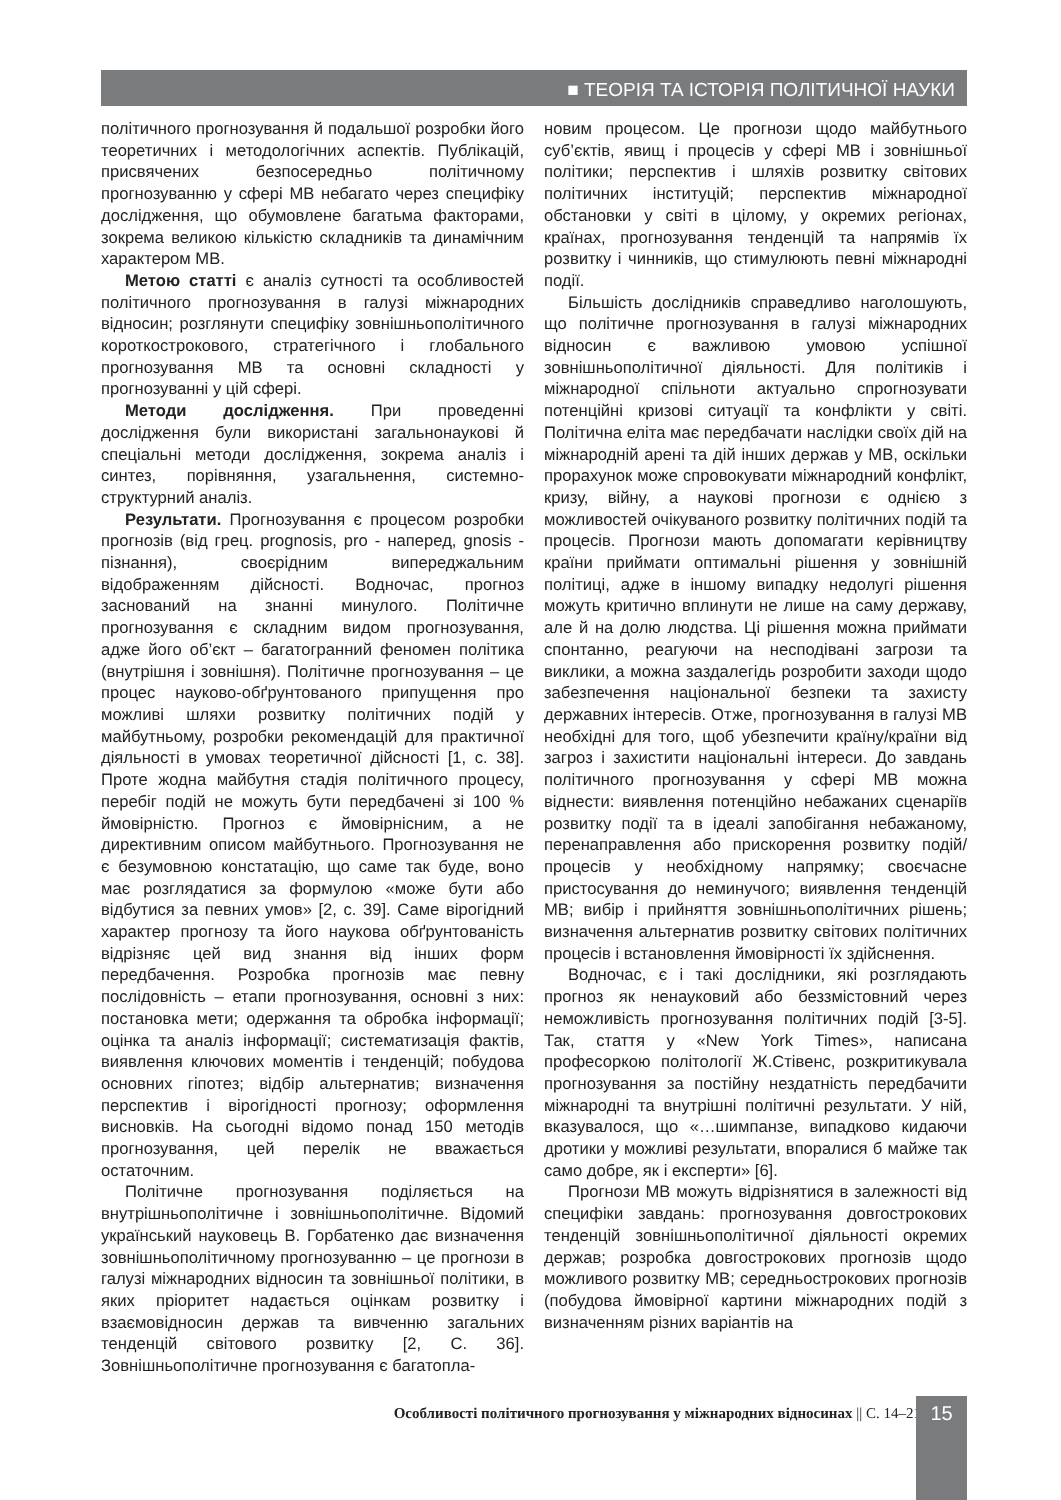■ ТЕОРІЯ ТА ІСТОРІЯ ПОЛІТИЧНОЇ НАУКИ
політичного прогнозування й подальшої розробки його теоретичних і методологічних аспектів. Публікацій, присвячених безпосередньо політичному прогнозуванню у сфері МВ небагато через специфіку дослідження, що обумовлене багатьма факторами, зокрема великою кількістю складників та динамічним характером МВ.
Метою статті є аналіз сутності та особливостей політичного прогнозування в галузі міжнародних відносин; розглянути специфіку зовнішньополітичного короткострокового, стратегічного і глобального прогнозування МВ та основні складності у прогнозуванні у цій сфері.
Методи дослідження. При проведенні дослідження були використані загальнонаукові й спеціальні методи дослідження, зокрема аналіз і синтез, порівняння, узагальнення, системно-структурний аналіз.
Результати. Прогнозування є процесом розробки прогнозів (від грец. prognosis, pro - наперед, gnosis - пізнання), своєрідним випереджальним відображенням дійсності. Водночас, прогноз заснований на знанні минулого. Політичне прогнозування є складним видом прогнозування, адже його об’єкт – багатогранний феномен політика (внутрішня і зовнішня). Політичне прогнозування – це процес науково-обґрунтованого припущення про можливі шляхи розвитку політичних подій у майбутньому, розробки рекомендацій для практичної діяльності в умовах теоретичної дійсності [1, с. 38]. Проте жодна майбутня стадія політичного процесу, перебіг подій не можуть бути передбачені зі 100 % ймовірністю. Прогноз є ймовірнісним, а не директивним описом майбутнього. Прогнозування не є безумовною констатацію, що саме так буде, воно має розглядатися за формулою «може бути або відбутися за певних умов» [2, с. 39]. Саме вірогідний характер прогнозу та його наукова обґрунтованість відрізняє цей вид знання від інших форм передбачення. Розробка прогнозів має певну послідовність – етапи прогнозування, основні з них: постановка мети; одержання та обробка інформації; оцінка та аналіз інформації; систематизація фактів, виявлення ключових моментів і тенденцій; побудова основних гіпотез; відбір альтернатив; визначення перспектив і вірогідності прогнозу; оформлення висновків. На сьогодні відомо понад 150 методів прогнозування, цей перелік не вважається остаточним.
Політичне прогнозування поділяється на внутрішньополітичне і зовнішньополітичне. Відомий український науковець В. Горбатенко дає визначення зовнішньополітичному прогнозуванню – це прогнози в галузі міжнародних відносин та зовнішньої політики, в яких пріоритет надається оцінкам розвитку і взаємовідносин держав та вивченню загальних тенденцій світового розвитку [2, С. 36]. Зовнішньополітичне прогнозування є багатопла-
новим процесом. Це прогнози щодо майбутнього суб’єктів, явищ і процесів у сфері МВ і зовнішньої політики; перспектив і шляхів розвитку світових політичних інституцій; перспектив міжнародної обстановки у світі в цілому, у окремих регіонах, країнах, прогнозування тенденцій та напрямів їх розвитку і чинників, що стимулюють певні міжнародні події.
Більшість дослідників справедливо наголошують, що політичне прогнозування в галузі міжнародних відносин є важливою умовою успішної зовнішньополітичної діяльності. Для політиків і міжнародної спільноти актуально спрогнозувати потенційні кризові ситуації та конфлікти у світі. Політична еліта має передбачати наслідки своїх дій на міжнародній арені та дій інших держав у МВ, оскільки прорахунок може спровокувати міжнародний конфлікт, кризу, війну, а наукові прогнози є однією з можливостей очікуваного розвитку політичних подій та процесів. Прогнози мають допомагати керівництву країни приймати оптимальні рішення у зовнішній політиці, адже в іншому випадку недолугі рішення можуть критично вплинути не лише на саму державу, але й на долю людства. Ці рішення можна приймати спонтанно, реагуючи на несподівані загрози та виклики, а можна заздалегідь розробити заходи щодо забезпечення національної безпеки та захисту державних інтересів. Отже, прогнозування в галузі МВ необхідні для того, щоб убезпечити країну/країни від загроз і захистити національні інтереси. До завдань політичного прогнозування у сфері МВ можна віднести: виявлення потенційно небажаних сценаріїв розвитку події та в ідеалі запобігання небажаному, перенаправлення або прискорення розвитку подій/процесів у необхідному напрямку; своєчасне пристосування до неминучого; виявлення тенденцій МВ; вибір і прийняття зовнішньополітичних рішень; визначення альтернатив розвитку світових політичних процесів і встановлення ймовірності їх здійснення.
Водночас, є і такі дослідники, які розглядають прогноз як ненауковий або беззмістовний через неможливість прогнозування політичних подій [3-5]. Так, стаття у «New York Times», написана професоркою політології Ж.Стівенс, розкритикувала прогнозування за постійну нездатність передбачити міжнародні та внутрішні політичні результати. У ній, вказувалося, що «…шимпанзе, випадково кидаючи дротики у можливі результати, впоралися б майже так само добре, як і експерти» [6].
Прогнози МВ можуть відрізнятися в залежності від специфіки завдань: прогнозування довгострокових тенденцій зовнішньополітичної діяльності окремих держав; розробка довгострокових прогнозів щодо можливого розвитку МВ; середньострокових прогнозів (побудова ймовірної картини міжнародних подій з визначенням різних варіантів на
Особливості політичного прогнозування у міжнародних відносинах || С. 14–21 15